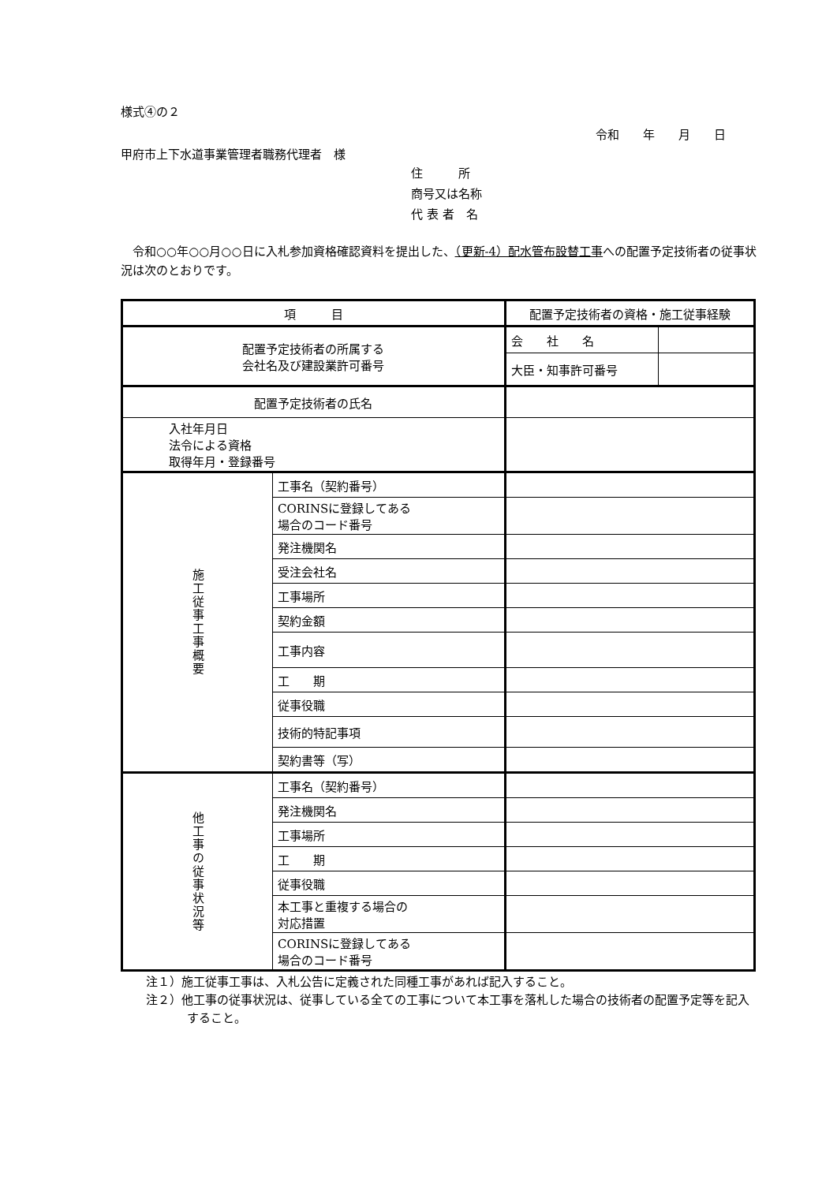様式④の２
令和　　年　　月　　日
甲府市上下水道事業管理者職務代理者　様
住　　　所
商号又は名称
代 表 者　名
　令和○○年○○月○○日に入札参加資格確認資料を提出した、（更新-4）配水管布設替工事への配置予定技術者の従事状況は次のとおりです。
| 項 目 | | 配置予定技術者の資格・施工従事経験 | |
| 配置予定技術者の所属する 会社名及び建設業許可番号 | | 会 社 名 | |
| | | 大臣・知事許可番号 | |
| 配置予定技術者の氏名 | | | |
| 入社年月日 法令による資格 取得年月・登録番号 | | | |
| 施工従事工事概要 | 工事名（契約番号） | | |
| | CORINSに登録してある 場合のコード番号 | | |
| | 発注機関名 | | |
| | 受注会社名 | | |
| | 工事場所 | | |
| | 契約金額 | | |
| | 工事内容 | | |
| | 工 期 | | |
| | 従事役職 | | |
| | 技術的特記事項 | | |
| | 契約書等（写） | | |
| 他工事の従事状況等 | 工事名（契約番号） | | |
| | 発注機関名 | | |
| | 工事場所 | | |
| | 工 期 | | |
| | 従事役職 | | |
| | 本工事と重複する場合の 対応措置 | | |
| | CORINSに登録してある 場合のコード番号 | | |
注１）施工従事工事は、入札公告に定義された同種工事があれば記入すること。
注２）他工事の従事状況は、従事している全ての工事について本工事を落札した場合の技術者の配置予定等を記入すること。